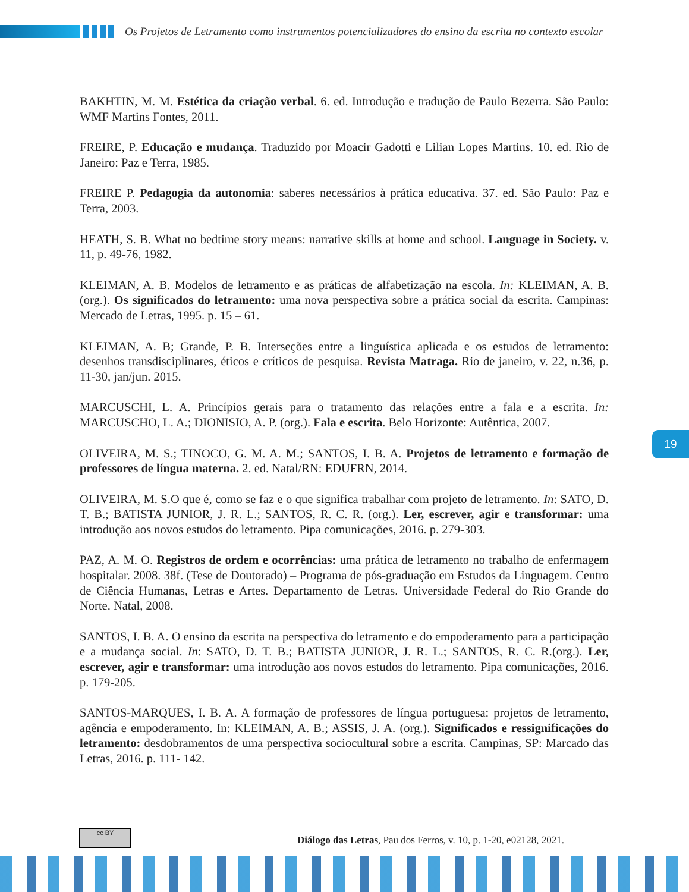Os Projetos de Letramento como instrumentos potencializadores do ensino da escrita no contexto escolar
BAKHTIN, M. M. Estética da criação verbal. 6. ed. Introdução e tradução de Paulo Bezerra. São Paulo: WMF Martins Fontes, 2011.
FREIRE, P. Educação e mudança. Traduzido por Moacir Gadotti e Lilian Lopes Martins. 10. ed. Rio de Janeiro: Paz e Terra, 1985.
FREIRE P. Pedagogia da autonomia: saberes necessários à prática educativa. 37. ed. São Paulo: Paz e Terra, 2003.
HEATH, S. B. What no bedtime story means: narrative skills at home and school. Language in Society. v. 11, p. 49-76, 1982.
KLEIMAN, A. B. Modelos de letramento e as práticas de alfabetização na escola. In: KLEIMAN, A. B. (org.). Os significados do letramento: uma nova perspectiva sobre a prática social da escrita. Campinas: Mercado de Letras, 1995. p. 15 – 61.
KLEIMAN, A. B; Grande, P. B. Interseções entre a linguística aplicada e os estudos de letramento: desenhos transdisciplinares, éticos e críticos de pesquisa. Revista Matraga. Rio de janeiro, v. 22, n.36, p. 11-30, jan/jun. 2015.
MARCUSCHI, L. A. Princípios gerais para o tratamento das relações entre a fala e a escrita. In: MARCUSCHO, L. A.; DIONISIO, A. P. (org.). Fala e escrita. Belo Horizonte: Autêntica, 2007.
OLIVEIRA, M. S.; TINOCO, G. M. A. M.; SANTOS, I. B. A. Projetos de letramento e formação de professores de língua materna. 2. ed. Natal/RN: EDUFRN, 2014.
OLIVEIRA, M. S.O que é, como se faz e o que significa trabalhar com projeto de letramento. In: SATO, D. T. B.; BATISTA JUNIOR, J. R. L.; SANTOS, R. C. R. (org.). Ler, escrever, agir e transformar: uma introdução aos novos estudos do letramento. Pipa comunicações, 2016. p. 279-303.
PAZ, A. M. O. Registros de ordem e ocorrências: uma prática de letramento no trabalho de enfermagem hospitalar. 2008. 38f. (Tese de Doutorado) – Programa de pós-graduação em Estudos da Linguagem. Centro de Ciência Humanas, Letras e Artes. Departamento de Letras. Universidade Federal do Rio Grande do Norte. Natal, 2008.
SANTOS, I. B. A. O ensino da escrita na perspectiva do letramento e do empoderamento para a participação e a mudança social. In: SATO, D. T. B.; BATISTA JUNIOR, J. R. L.; SANTOS, R. C. R.(org.). Ler, escrever, agir e transformar: uma introdução aos novos estudos do letramento. Pipa comunicações, 2016. p. 179-205.
SANTOS-MARQUES, I. B. A. A formação de professores de língua portuguesa: projetos de letramento, agência e empoderamento. In: KLEIMAN, A. B.; ASSIS, J. A. (org.). Significados e ressignificações do letramento: desdobramentos de uma perspectiva sociocultural sobre a escrita. Campinas, SP: Marcado das Letras, 2016. p. 111- 142.
19
cc BY
Diálogo das Letras, Pau dos Ferros, v. 10, p. 1-20, e02128, 2021.